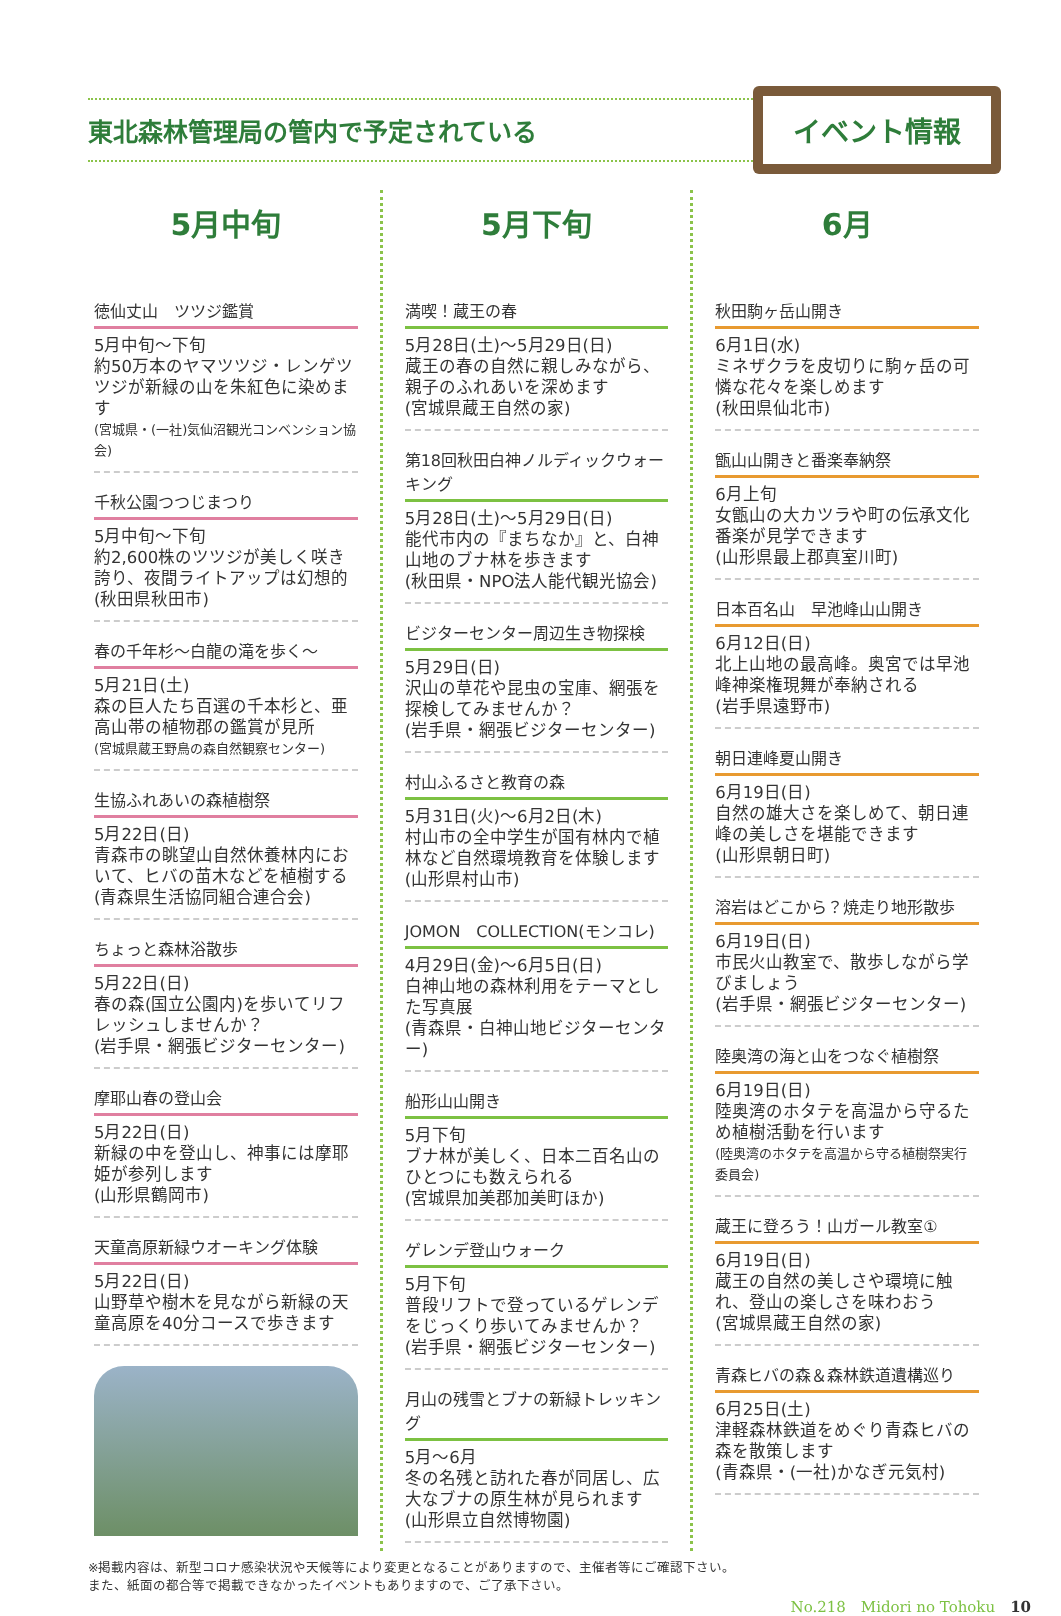東北森林管理局の管内で予定されている
イベント情報
5月中旬
徳仙丈山　ツツジ鑑賞
5月中旬～下旬
約50万本のヤマツツジ・レンゲツツジが新緑の山を朱紅色に染めます
(宮城県・(一社)気仙沼観光コンベンション協会)
千秋公園つつじまつり
5月中旬～下旬
約2,600株のツツジが美しく咲き誇り、夜間ライトアップは幻想的
(秋田県秋田市)
春の千年杉～白龍の滝を歩く～
5月21日(土)
森の巨人たち百選の千本杉と、亜高山帯の植物郡の鑑賞が見所
(宮城県蔵王野鳥の森自然観察センター)
生協ふれあいの森植樹祭
5月22日(日)
青森市の眺望山自然休養林内において、ヒバの苗木などを植樹する
(青森県生活協同組合連合会)
ちょっと森林浴散歩
5月22日(日)
春の森(国立公園内)を歩いてリフレッシュしませんか？
(岩手県・網張ビジターセンター)
摩耶山春の登山会
5月22日(日)
新緑の中を登山し、神事には摩耶姫が参列します
(山形県鶴岡市)
天童高原新緑ウオーキング体験
5月22日(日)
山野草や樹木を見ながら新緑の天童高原を40分コースで歩きます
5月下旬
満喫！蔵王の春
5月28日(土)～5月29日(日)
蔵王の春の自然に親しみながら、親子のふれあいを深めます
(宮城県蔵王自然の家)
第18回秋田白神ノルディックウォーキング
5月28日(土)～5月29日(日)
能代市内の『まちなか』と、白神山地のブナ林を歩きます
(秋田県・NPO法人能代観光協会)
ビジターセンター周辺生き物探検
5月29日(日)
沢山の草花や昆虫の宝庫、網張を探検してみませんか？
(岩手県・網張ビジターセンター)
村山ふるさと教育の森
5月31日(火)～6月2日(木)
村山市の全中学生が国有林内で植林など自然環境教育を体験します
(山形県村山市)
JOMON　COLLECTION(モンコレ)
4月29日(金)～6月5日(日)
白神山地の森林利用をテーマとした写真展
(青森県・白神山地ビジターセンター)
船形山山開き
5月下旬
ブナ林が美しく、日本二百名山のひとつにも数えられる
(宮城県加美郡加美町ほか)
ゲレンデ登山ウォーク
5月下旬
普段リフトで登っているゲレンデをじっくり歩いてみませんか？
(岩手県・網張ビジターセンター)
月山の残雪とブナの新緑トレッキング
5月～6月
冬の名残と訪れた春が同居し、広大なブナの原生林が見られます
(山形県立自然博物園)
6月
秋田駒ヶ岳山開き
6月1日(水)
ミネザクラを皮切りに駒ヶ岳の可憐な花々を楽しめます
(秋田県仙北市)
甑山山開きと番楽奉納祭
6月上旬
女甑山の大カツラや町の伝承文化番楽が見学できます
(山形県最上郡真室川町)
日本百名山　早池峰山山開き
6月12日(日)
北上山地の最高峰。奥宮では早池峰神楽権現舞が奉納される
(岩手県遠野市)
朝日連峰夏山開き
6月19日(日)
自然の雄大さを楽しめて、朝日連峰の美しさを堪能できます
(山形県朝日町)
溶岩はどこから？焼走り地形散歩
6月19日(日)
市民火山教室で、散歩しながら学びましょう
(岩手県・網張ビジターセンター)
陸奥湾の海と山をつなぐ植樹祭
6月19日(日)
陸奥湾のホタテを高温から守るため植樹活動を行います
(陸奥湾のホタテを高温から守る植樹祭実行委員会)
蔵王に登ろう！山ガール教室①
6月19日(日)
蔵王の自然の美しさや環境に触れ、登山の楽しさを味わおう
(宮城県蔵王自然の家)
青森ヒバの森＆森林鉄道遺構巡り
6月25日(土)
津軽森林鉄道をめぐり青森ヒバの森を散策します
(青森県・(一社)かなぎ元気村)
※掲載内容は、新型コロナ感染状況や天候等により変更となることがありますので、主催者等にご確認下さい。
また、紙面の都合等で掲載できなかったイベントもありますので、ご了承下さい。
No.218　Midori no Tohoku　10